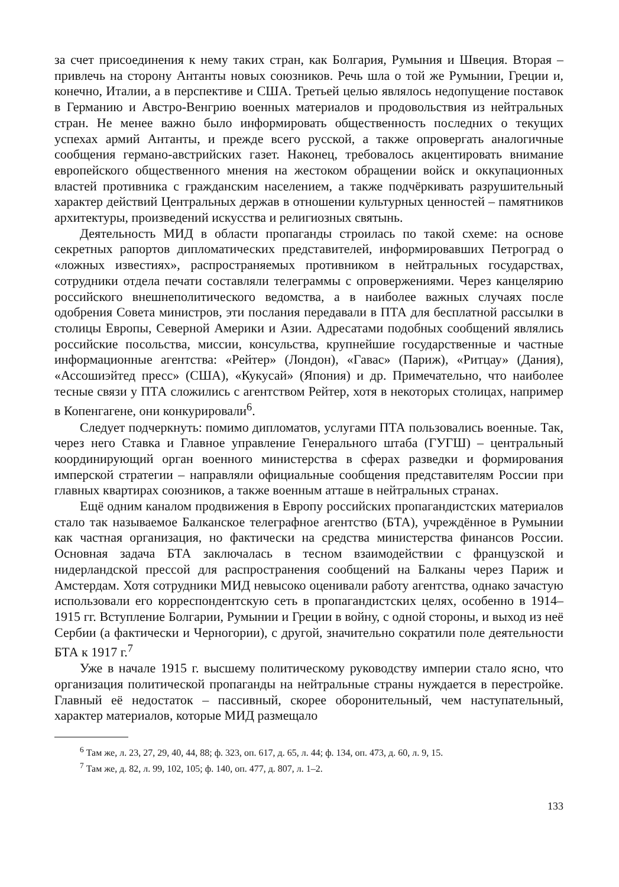за счет присоединения к нему таких стран, как Болгария, Румыния и Швеция. Вторая – привлечь на сторону Антанты новых союзников. Речь шла о той же Румынии, Греции и, конечно, Италии, а в перспективе и США. Третьей целью являлось недопущение поставок в Германию и Австро-Венгрию военных материалов и продовольствия из нейтральных стран. Не менее важно было информировать общественность последних о текущих успехах армий Антанты, и прежде всего русской, а также опровергать аналогичные сообщения германо-австрийских газет. Наконец, требовалось акцентировать внимание европейского общественного мнения на жестоком обращении войск и оккупационных властей противника с гражданским населением, а также подчёркивать разрушительный характер действий Центральных держав в отношении культурных ценностей – памятников архитектуры, произведений искусства и религиозных святынь.
Деятельность МИД в области пропаганды строилась по такой схеме: на основе секретных рапортов дипломатических представителей, информировавших Петроград о «ложных известиях», распространяемых противником в нейтральных государствах, сотрудники отдела печати составляли телеграммы с опровержениями. Через канцелярию российского внешнеполитического ведомства, а в наиболее важных случаях после одобрения Совета министров, эти послания передавали в ПТА для бесплатной рассылки в столицы Европы, Северной Америки и Азии. Адресатами подобных сообщений являлись российские посольства, миссии, консульства, крупнейшие государственные и частные информационные агентства: «Рейтер» (Лондон), «Гавас» (Париж), «Ритцау» (Дания), «Ассошиэйтед пресс» (США), «Кукусай» (Япония) и др. Примечательно, что наиболее тесные связи у ПТА сложились с агентством Рейтер, хотя в некоторых столицах, например в Копенгагене, они конкурировали<sup>6</sup>.
Следует подчеркнуть: помимо дипломатов, услугами ПТА пользовались военные. Так, через него Ставка и Главное управление Генерального штаба (ГУГШ) – центральный координирующий орган военного министерства в сферах разведки и формирования имперской стратегии – направляли официальные сообщения представителям России при главных квартирах союзников, а также военным атташе в нейтральных странах.
Ещё одним каналом продвижения в Европу российских пропагандистских материалов стало так называемое Балканское телеграфное агентство (БТА), учреждённое в Румынии как частная организация, но фактически на средства министерства финансов России. Основная задача БТА заключалась в тесном взаимодействии с французской и нидерландской прессой для распространения сообщений на Балканы через Париж и Амстердам. Хотя сотрудники МИД невысоко оценивали работу агентства, однако зачастую использовали его корреспондентскую сеть в пропагандистских целях, особенно в 1914–1915 гг. Вступление Болгарии, Румынии и Греции в войну, с одной стороны, и выход из неё Сербии (а фактически и Черногории), с другой, значительно сократили поле деятельности БТА к 1917 г.<sup>7</sup>
Уже в начале 1915 г. высшему политическому руководству империи стало ясно, что организация политической пропаганды на нейтральные страны нуждается в перестройке. Главный её недостаток – пассивный, скорее оборонительный, чем наступательный, характер материалов, которые МИД размещало
<sup>6</sup> Там же, л. 23, 27, 29, 40, 44, 88; ф. 323, оп. 617, д. 65, л. 44; ф. 134, оп. 473, д. 60, л. 9, 15.
<sup>7</sup> Там же, д. 82, л. 99, 102, 105; ф. 140, оп. 477, д. 807, л. 1–2.
133